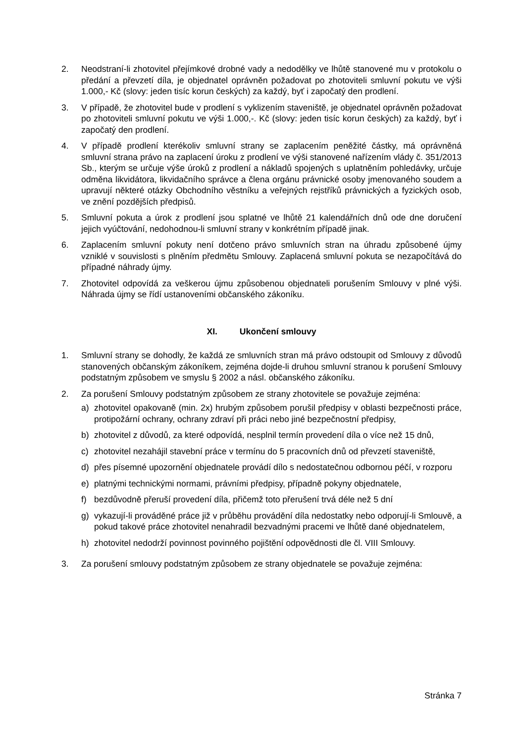2. Neodstraní-li zhotovitel přejímkové drobné vady a nedodělky ve lhůtě stanovené mu v protokolu o předání a převzetí díla, je objednatel oprávněn požadovat po zhotoviteli smluvní pokutu ve výši 1.000,- Kč (slovy: jeden tisíc korun českých) za každý, byť i započatý den prodlení.
3. V případě, že zhotovitel bude v prodlení s vyklizením staveniště, je objednatel oprávněn požadovat po zhotoviteli smluvní pokutu ve výši 1.000,-. Kč (slovy: jeden tisíc korun českých) za každý, byť i započatý den prodlení.
4. V případě prodlení kterékoliv smluvní strany se zaplacením peněžité částky, má oprávněná smluvní strana právo na zaplacení úroku z prodlení ve výši stanovené nařízením vlády č. 351/2013 Sb., kterým se určuje výše úroků z prodlení a nákladů spojených s uplatněním pohledávky, určuje odměna likvidátora, likvidačního správce a člena orgánu právnické osoby jmenovaného soudem a upravují některé otázky Obchodního věstníku a veřejných rejstříků právnických a fyzických osob, ve znění pozdějších předpisů.
5. Smluvní pokuta a úrok z prodlení jsou splatné ve lhůtě 21 kalendářních dnů ode dne doručení jejich vyúčtování, nedohodnou-li smluvní strany v konkrétním případě jinak.
6. Zaplacením smluvní pokuty není dotčeno právo smluvních stran na úhradu způsobené újmy vzniklé v souvislosti s plněním předmětu Smlouvy. Zaplacená smluvní pokuta se nezapočítává do případné náhrady újmy.
7. Zhotovitel odpovídá za veškerou újmu způsobenou objednateli porušením Smlouvy v plné výši. Náhrada újmy se řídí ustanoveními občanského zákoníku.
XI. Ukončení smlouvy
1. Smluvní strany se dohodly, že každá ze smluvních stran má právo odstoupit od Smlouvy z důvodů stanovených občanským zákoníkem, zejména dojde-li druhou smluvní stranou k porušení Smlouvy podstatným způsobem ve smyslu § 2002 a násl. občanského zákoníku.
2. Za porušení Smlouvy podstatným způsobem ze strany zhotovitele se považuje zejména:
a) zhotovitel opakovaně (min. 2x) hrubým způsobem porušil předpisy v oblasti bezpečnosti práce, protipožární ochrany, ochrany zdraví při práci nebo jiné bezpečnostní předpisy,
b) zhotovitel z důvodů, za které odpovídá, nesplnil termín provedení díla o více než 15 dnů,
c) zhotovitel nezahájil stavební práce v termínu do 5 pracovních dnů od převzetí staveniště,
d) přes písemné upozornění objednatele provádí dílo s nedostatečnou odbornou péčí, v rozporu
e) platnými technickými normami, právními předpisy, případně pokyny objednatele,
f) bezdůvodně přeruší provedení díla, přičemž toto přerušení trvá déle než 5 dní
g) vykazují-li prováděné práce již v průběhu provádění díla nedostatky nebo odporují-li Smlouvě, a pokud takové práce zhotovitel nenahradil bezvadnými pracemi ve lhůtě dané objednatelem,
h) zhotovitel nedodrží povinnost povinného pojištění odpovědnosti dle čl. VIII Smlouvy.
3. Za porušení smlouvy podstatným způsobem ze strany objednatele se považuje zejména:
Stránka 7